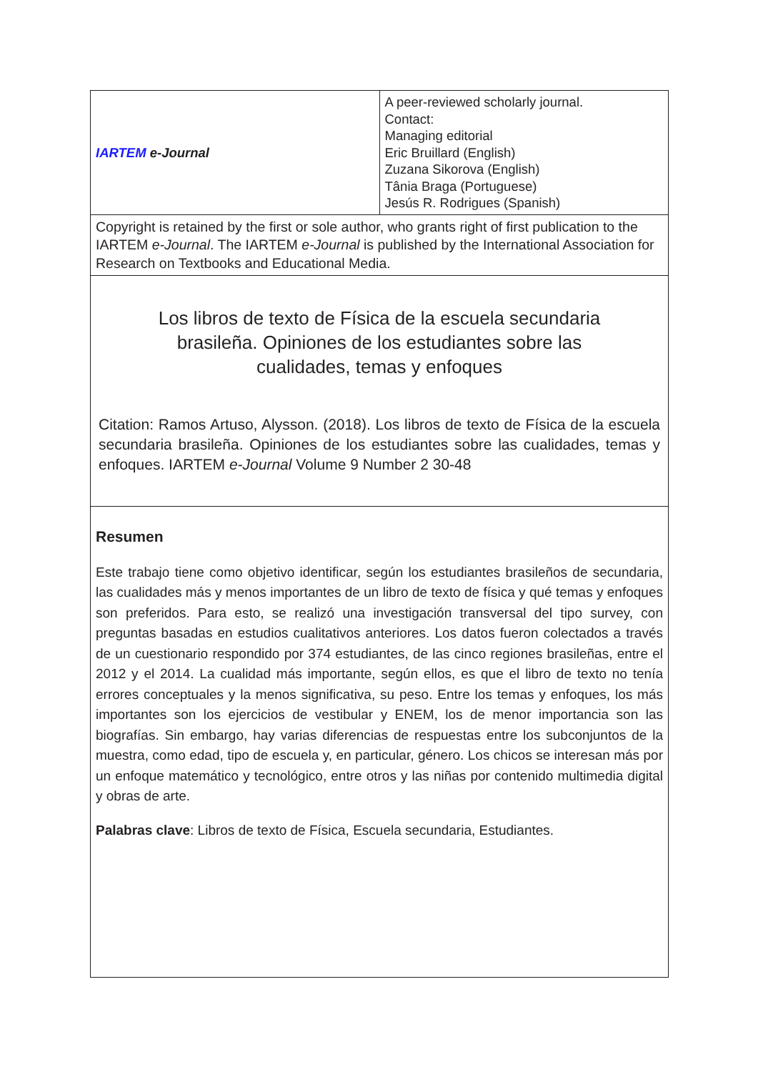| IARTEM e-Journal | A peer-reviewed scholarly journal. Contact: Managing editorial Eric Bruillard (English) Zuzana Sikorova (English) Tânia Braga (Portuguese) Jesús R. Rodrigues (Spanish) |
| Copyright is retained by the first or sole author, who grants right of first publication to the IARTEM e-Journal . The IARTEM e-Journal is published by the International Association for Research on Textbooks and Educational Media. | |
| Los libros de texto de Física de la escuela secundaria brasileña. Opiniones de los estudiantes sobre las cualidades, temas y enfoques Citation: Ramos Artuso, Alysson. (2018). Los libros de texto de Física de la escuela secundaria brasileña. Opiniones de los estudiantes sobre las cualidades, temas y enfoques. IARTEM e-Journal Volume 9 Number 2 30-48 | |
| Resumen Este trabajo tiene como objetivo identificar, según los estudiantes brasileños de secundaria, las cualidades más y menos importantes de un libro de texto de física y qué temas y enfoques son preferidos. Para esto, se realizó una investigación transversal del tipo survey, con preguntas basadas en estudios cualitativos anteriores. Los datos fueron colectados a través de un cuestionario respondido por 374 estudiantes, de las cinco regiones brasileñas, entre el 2012 y el 2014. La cualidad más importante, según ellos, es que el libro de texto no tenía errores conceptuales y la menos significativa, su peso. Entre los temas y enfoques, los más importantes son los ejercicios de vestibular y ENEM, los de menor importancia son las biografías. Sin embargo, hay varias diferencias de respuestas entre los subconjuntos de la muestra, como edad, tipo de escuela y, en particular, género. Los chicos se interesan más por un enfoque matemático y tecnológico, entre otros y las niñas por contenido multimedia digital y obras de arte. Palabras clave : Libros de texto de Física, Escuela secundaria, Estudiantes. | |